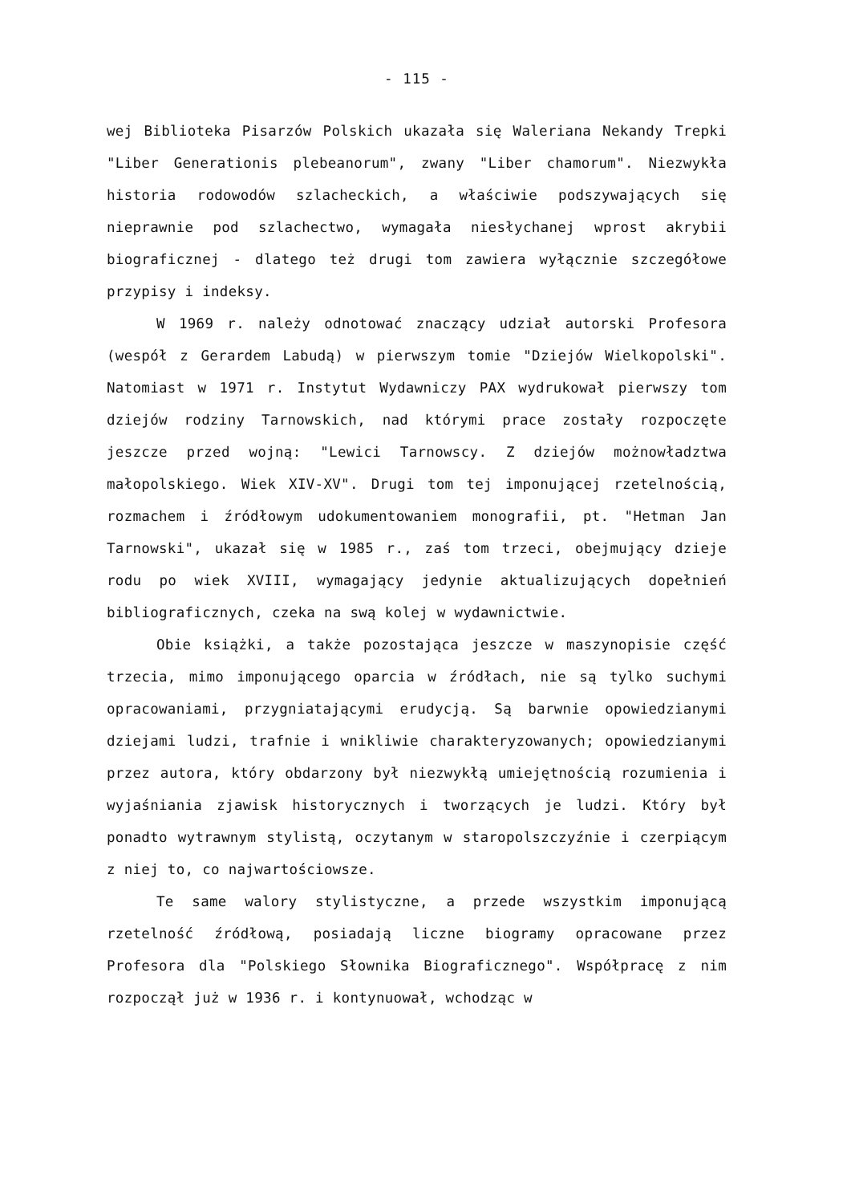- 115 -
wej Biblioteka Pisarzów Polskich ukazała się Waleriana Nekandy Trepki "Liber Generationis plebeanorum", zwany "Liber chamorum". Niezwykła historia rodowodów szlacheckich, a właściwie podszywających się nieprawnie pod szlachectwo, wymagała niesłychanej wprost akrybii biograficznej - dlatego też drugi tom zawiera wyłącznie szczegółowe przypisy i indeksy.
W 1969 r. należy odnotować znaczący udział autorski Profesora (wespół z Gerardem Labudą) w pierwszym tomie "Dziejów Wielkopolski". Natomiast w 1971 r. Instytut Wydawniczy PAX wydrukował pierwszy tom dziejów rodziny Tarnowskich, nad którymi prace zostały rozpoczęte jeszcze przed wojną: "Lewici Tarnowscy. Z dziejów możnowładztwa małopolskiego. Wiek XIV-XV". Drugi tom tej imponującej rzetelnością, rozmachem i źródłowym udokumentowaniem monografii, pt. "Hetman Jan Tarnowski", ukazał się w 1985 r., zaś tom trzeci, obejmujący dzieje rodu po wiek XVIII, wymagający jedynie aktualizujących dopełnień bibliograficznych, czeka na swą kolej w wydawnictwie.
Obie książki, a także pozostająca jeszcze w maszynopisie część trzecia, mimo imponującego oparcia w źródłach, nie są tylko suchymi opracowaniami, przygniatającymi erudycją. Są barwnie opowiedzianymi dziejami ludzi, trafnie i wnikliwie charakteryzowanych; opowiedzianymi przez autora, który obdarzony był niezwykłą umiejętnością rozumienia i wyjaśniania zjawisk historycznych i tworzących je ludzi. Który był ponadto wytrawnym stylistą, oczytanym w staropolszczyźnie i czerpiącym z niej to, co najwartościowsze.
Te same walory stylistyczne, a przede wszystkim imponującą rzetelność źródłową, posiadają liczne biogramy opracowane przez Profesora dla "Polskiego Słownika Biograficznego". Współpracę z nim rozpoczął już w 1936 r. i kontynuował, wchodząc w